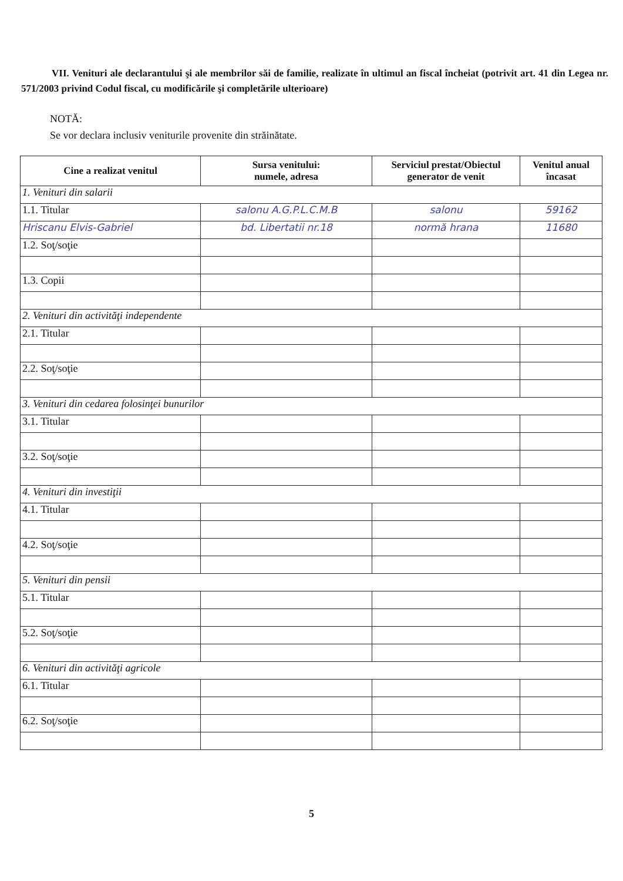VII. Venituri ale declarantului şi ale membrilor săi de familie, realizate în ultimul an fiscal încheiat (potrivit art. 41 din Legea nr. 571/2003 privind Codul fiscal, cu modificările şi completările ulterioare)
NOTĂ:
Se vor declara inclusiv veniturile provenite din străinătate.
| Cine a realizat venitul | Sursa venitului: numele, adresa | Serviciul prestat/Obiectul generator de venit | Venitul anual încasat |
| --- | --- | --- | --- |
| 1. Venituri din salarii | | | |
| 1.1. Titular | salonu A.G.P.L.C.M.B | salonu | 59162 |
| Hriscanu Elvis-Gabriel | bd. Libertatii nr.18 | normă hrana | 11680 |
| 1.2. Soţ/soţie | | | |
| 1.3. Copii | | | |
| 2. Venituri din activităţi independente | | | |
| 2.1. Titular | | | |
| 2.2. Soţ/soţie | | | |
| 3. Venituri din cedarea folosinţei bunurilor | | | |
| 3.1. Titular | | | |
| 3.2. Soţ/soţie | | | |
| 4. Venituri din investiţii | | | |
| 4.1. Titular | | | |
| 4.2. Soţ/soţie | | | |
| 5. Venituri din pensii | | | |
| 5.1. Titular | | | |
| 5.2. Soţ/soţie | | | |
| 6. Venituri din activităţi agricole | | | |
| 6.1. Titular | | | |
| 6.2. Soţ/soţie | | | |
5